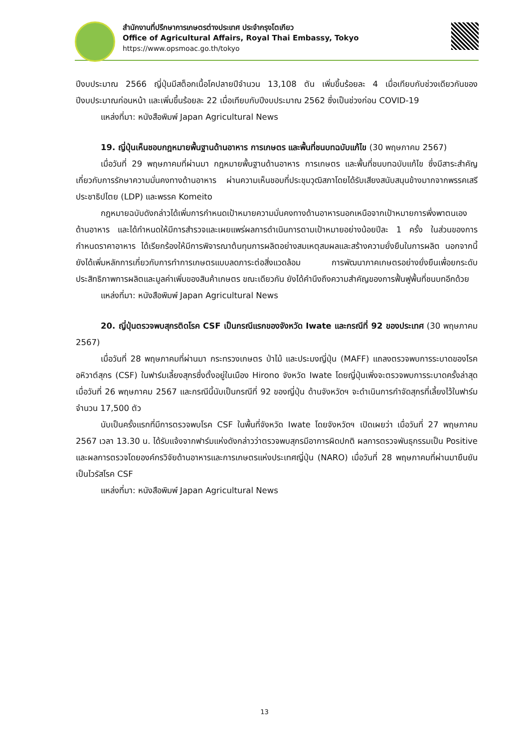สำนักงานที่ปรึกษาการเกษตรต่างประเทศ ประจำกรุงโตเกียว
Office of Agricultural Affairs, Royal Thai Embassy, Tokyo
https://www.opsmoac.go.th/tokyo
ปีงบประมาณ 2566 ญี่ปุ่นมีสต็อกเนื้อโคปลายปีจำนวน 13,108 ตัน เพิ่มขึ้นร้อยละ 4 เมื่อเทียบกับช่วงเดียวกันของปีงบประมาณก่อนหน้า และเพิ่มขึ้นร้อยละ 22 เมื่อเทียบกับปีงบประมาณ 2562 ซึ่งเป็นช่วงก่อน COVID-19
แหล่งที่มา: หนังสือพิมพ์ Japan Agricultural News
19. ญี่ปุ่นเห็นชอบกฎหมายพื้นฐานด้านอาหาร การเกษตร และพื้นที่ชนบทฉบับแก้ไข (30 พฤษภาคม 2567)
เมื่อวันที่ 29 พฤษภาคมที่ผ่านมา กฎหมายพื้นฐานด้านอาหาร การเกษตร และพื้นที่ชนบทฉบับแก้ไข ซึ่งมีสาระสำคัญเกี่ยวกับการรักษาความมั่นคงทางด้านอาหาร ผ่านความเห็นชอบที่ประชุมวุฒิสภาโดยได้รับเสียงสนับสนุนข้างมากจากพรรคเสรีประชาธิปไตย (LDP) และพรรค Komeito
กฎหมายฉบับดังกล่าวได้เพิ่มการกำหนดเป้าหมายความมั่นคงทางด้านอาหารนอกเหนือจากเป้าหมายการพึ่งพาตนเองด้านอาหาร และได้กำหนดให้มีการสำรวจและเผยแพร่ผลการดำเนินการตามเป้าหมายอย่างน้อยปีละ 1 ครั้ง ในส่วนของการกำหนดราคาอาหาร ได้เรียกร้องให้มีการพิจารณาต้นทุนการผลิตอย่างสมเหตุสมผลและสร้างความยั่งยืนในการผลิต นอกจากนี้ ยังได้เพิ่มหลักการเกี่ยวกับการทำการเกษตรแบบลดภาระต่อสิ่งแวดล้อม การพัฒนาภาคเกษตรอย่างยั่งยืนเพื่อยกระดับประสิทธิภาพการผลิตและมูลค่าเพิ่มของสินค้าเกษตร ขณะเดียวกัน ยังได้คำนึงถึงความสำคัญของการฟื้นฟูพื้นที่ชนบทอีกด้วย
แหล่งที่มา: หนังสือพิมพ์ Japan Agricultural News
20. ญี่ปุ่นตรวจพบสุกรติดโรค CSF เป็นกรณีแรกของจังหวัด Iwate และกรณีที่ 92 ของประเทศ (30 พฤษภาคม 2567)
เมื่อวันที่ 28 พฤษภาคมที่ผ่านมา กระทรวงเกษตร ป่าไม้ และประมงญี่ปุ่น (MAFF) แถลงตรวจพบการระบาดของโรคอหิวาต์สุกร (CSF) ในฟาร์มเลี้ยงสุกรซึ่งตั้งอยู่ในเมือง Hirono จังหวัด Iwate โดยญี่ปุ่นเพิ่งจะตรวจพบการระบาดครั้งล่าสุดเมื่อวันที่ 26 พฤษภาคม 2567 และกรณีนี้นับเป็นกรณีที่ 92 ของญี่ปุ่น ด้านจังหวัดฯ จะดำเนินการกำจัดสุกรที่เลี้ยงไว้ในฟาร์มจำนวน 17,500 ตัว
นับเป็นครั้งแรกที่มีการตรวจพบโรค CSF ในพื้นที่จังหวัด Iwate โดยจังหวัดฯ เปิดเผยว่า เมื่อวันที่ 27 พฤษภาคม 2567 เวลา 13.30 น. ได้รับแจ้งจากฟาร์มแห่งดังกล่าวว่าตรวจพบสุกรมีอาการผิดปกติ ผลการตรวจพันธุกรรมเป็น Positive และผลการตรวจโดยองค์กรวิจัยด้านอาหารและการเกษตรแห่งประเทศญี่ปุ่น (NARO) เมื่อวันที่ 28 พฤษภาคมที่ผ่านมายืนยันเป็นไวรัสโรค CSF
แหล่งที่มา: หนังสือพิมพ์ Japan Agricultural News
13